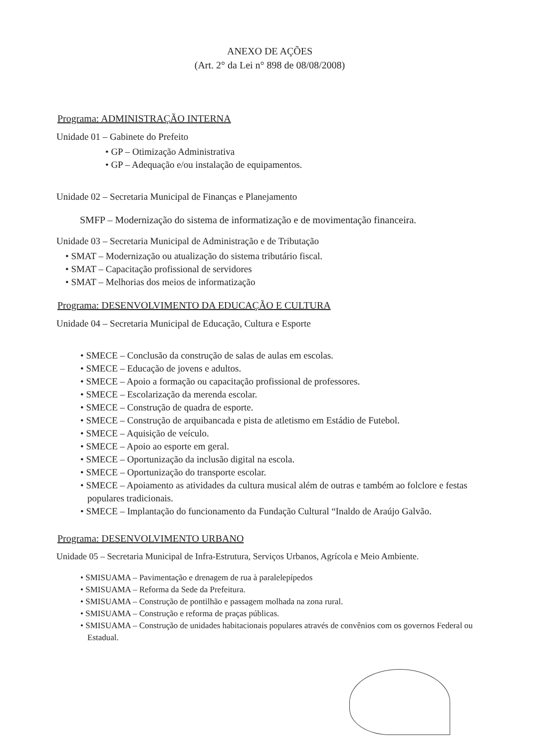ANEXO DE AÇÕES
(Art. 2° da Lei n° 898 de 08/08/2008)
Programa: ADMINISTRAÇÃO INTERNA
Unidade 01 – Gabinete do Prefeito
• GP – Otimização Administrativa
• GP – Adequação e/ou instalação de equipamentos.
Unidade 02 – Secretaria Municipal de Finanças e Planejamento
SMFP – Modernização do sistema de informatização e de movimentação financeira.
Unidade 03 – Secretaria Municipal de Administração e de Tributação
• SMAT – Modernização ou atualização do sistema tributário fiscal.
• SMAT – Capacitação profissional de servidores
• SMAT – Melhorias dos meios de informatização
Programa: DESENVOLVIMENTO DA EDUCAÇÃO E CULTURA
Unidade 04 – Secretaria Municipal de Educação, Cultura e Esporte
• SMECE – Conclusão da construção de salas de aulas em escolas.
• SMECE – Educação de jovens e adultos.
• SMECE – Apoio a formação ou capacitação profissional de professores.
• SMECE – Escolarização da merenda escolar.
• SMECE – Construção de quadra de esporte.
• SMECE – Construção de arquibancada e pista de atletismo em Estádio de Futebol.
• SMECE – Aquisição de veículo.
• SMECE – Apoio ao esporte em geral.
• SMECE – Oportunização da inclusão digital na escola.
• SMECE – Oportunização do transporte escolar.
• SMECE – Apoiamento as atividades da cultura musical além de outras e também ao folclore e festas populares tradicionais.
• SMECE – Implantação do funcionamento da Fundação Cultural “Inaldo de Araújo Galvão.
Programa: DESENVOLVIMENTO URBANO
Unidade 05 – Secretaria Municipal de Infra-Estrutura, Serviços Urbanos, Agrícola e Meio Ambiente.
• SMISUAMA – Pavimentação e drenagem de rua à paralelepípedos
• SMISUAMA – Reforma da Sede da Prefeitura.
• SMISUAMA – Construção de pontilhão e passagem molhada na zona rural.
• SMISUAMA – Construção e reforma de praças públicas.
• SMISUAMA – Construção de unidades habitacionais populares através de convênios com os governos Federal ou Estadual.